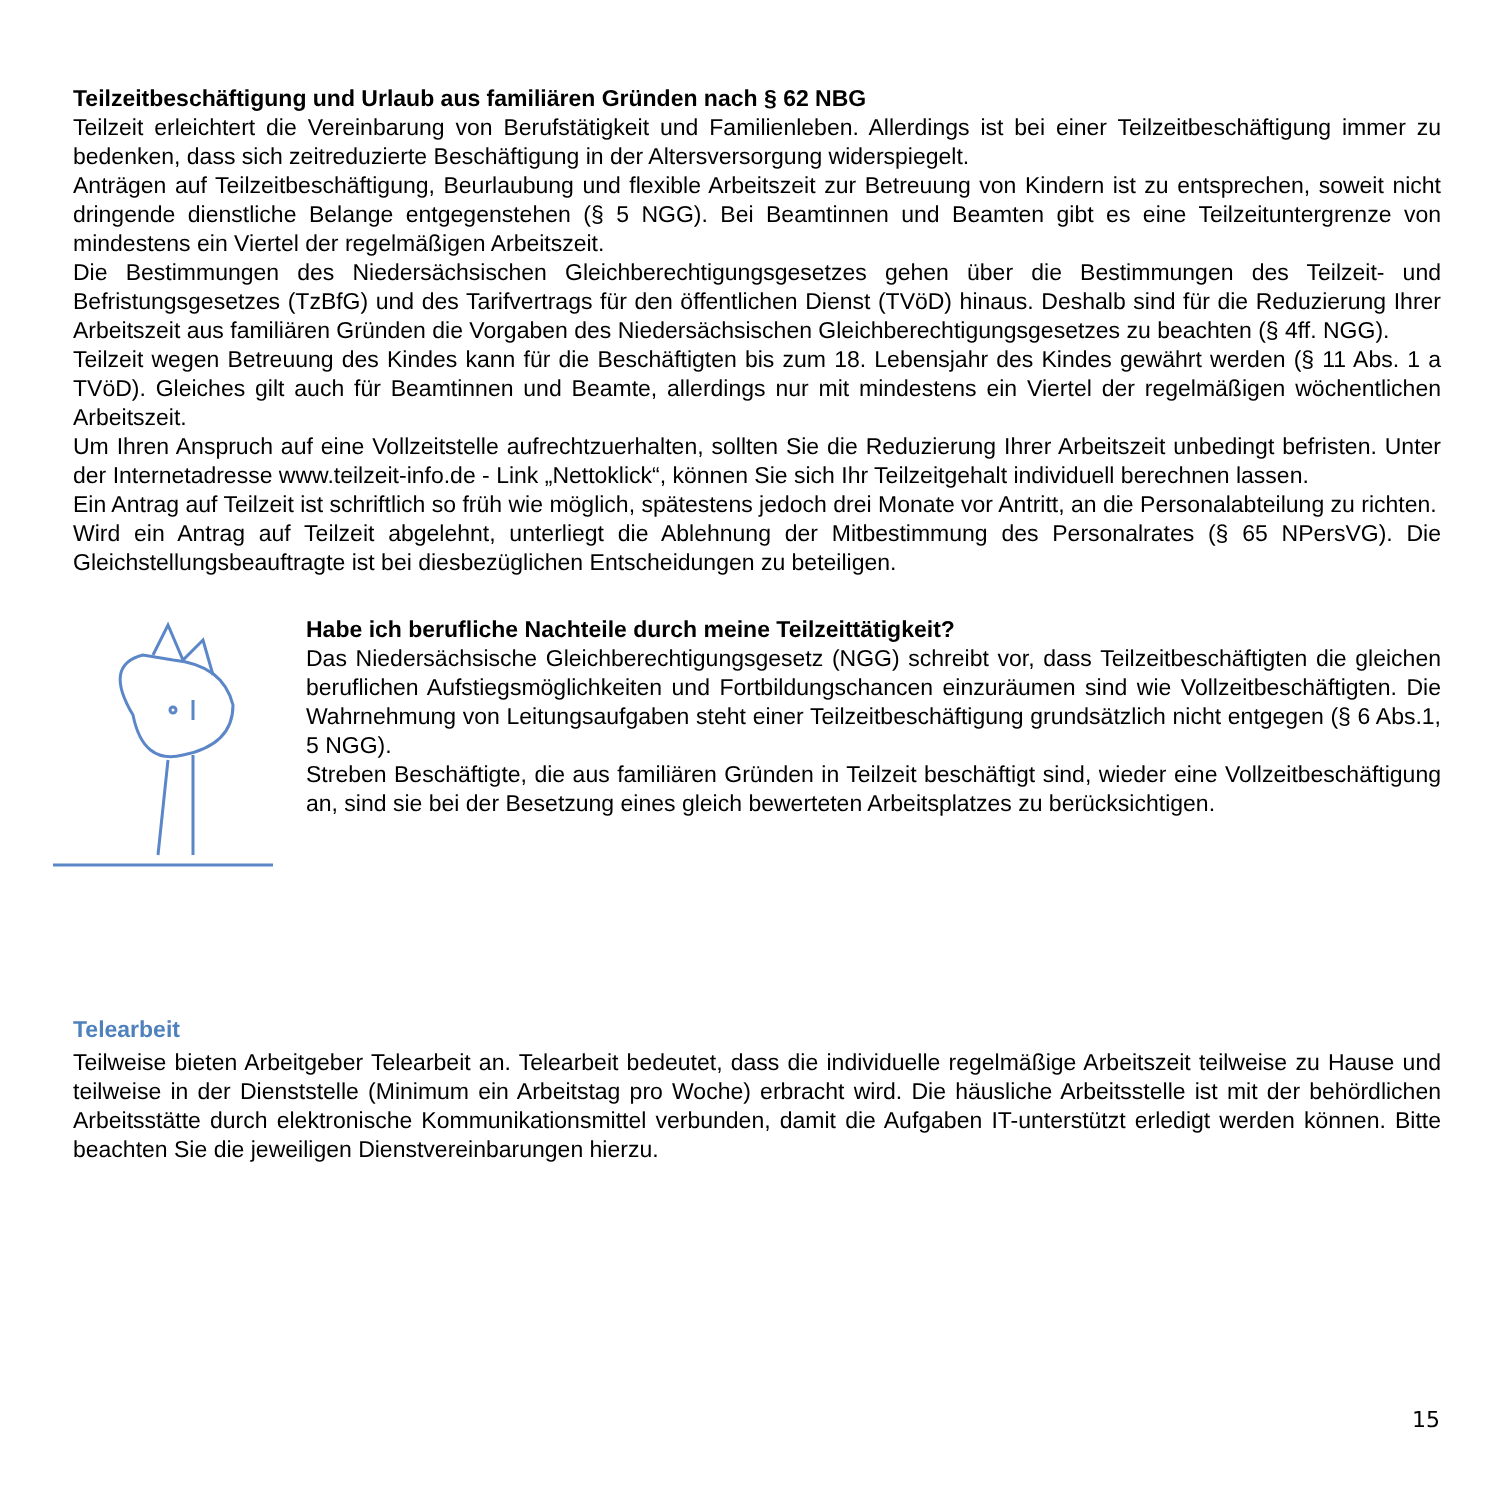Teilzeitbeschäftigung und Urlaub aus familiären Gründen nach § 62 NBG
Teilzeit erleichtert die Vereinbarung von Berufstätigkeit und Familienleben. Allerdings ist bei einer Teilzeitbeschäftigung immer zu bedenken, dass sich zeitreduzierte Beschäftigung in der Altersversorgung widerspiegelt.
Anträgen auf Teilzeitbeschäftigung, Beurlaubung und flexible Arbeitszeit zur Betreuung von Kindern ist zu entsprechen, soweit nicht dringende dienstliche Belange entgegenstehen (§ 5 NGG). Bei Beamtinnen und Beamten gibt es eine Teilzeituntergrenze von mindestens ein Viertel der regelmäßigen Arbeitszeit.
Die Bestimmungen des Niedersächsischen Gleichberechtigungsgesetzes gehen über die Bestimmungen des Teilzeit- und Befristungsgesetzes (TzBfG) und des Tarifvertrags für den öffentlichen Dienst (TVöD) hinaus. Deshalb sind für die Reduzierung Ihrer Arbeitszeit aus familiären Gründen die Vorgaben des Niedersächsischen Gleichberechtigungsgesetzes zu beachten (§ 4ff. NGG).
Teilzeit wegen Betreuung des Kindes kann für die Beschäftigten bis zum 18. Lebensjahr des Kindes gewährt werden (§ 11 Abs. 1 a TVöD). Gleiches gilt auch für Beamtinnen und Beamte, allerdings nur mit mindestens ein Viertel der regelmäßigen wöchentlichen Arbeitszeit.
Um Ihren Anspruch auf eine Vollzeitstelle aufrechtzuerhalten, sollten Sie die Reduzierung Ihrer Arbeitszeit unbedingt befristen. Unter der Internetadresse www.teilzeit-info.de - Link „Nettoklick“, können Sie sich Ihr Teilzeitgehalt individuell berechnen lassen.
Ein Antrag auf Teilzeit ist schriftlich so früh wie möglich, spätestens jedoch drei Monate vor Antritt, an die Personalabteilung zu richten.
Wird ein Antrag auf Teilzeit abgelehnt, unterliegt die Ablehnung der Mitbestimmung des Personalrates (§ 65 NPersVG). Die Gleichstellungsbeauftragte ist bei diesbezüglichen Entscheidungen zu beteiligen.
Habe ich berufliche Nachteile durch meine Teilzeittätigkeit?
Das Niedersächsische Gleichberechtigungsgesetz (NGG) schreibt vor, dass Teilzeitbeschäftigten die gleichen beruflichen Aufstiegsmöglichkeiten und Fortbildungschancen einzuräumen sind wie Vollzeitbeschäftigten. Die Wahrnehmung von Leitungsaufgaben steht einer Teilzeitbeschäftigung grundsätzlich nicht entgegen (§ 6 Abs.1, 5 NGG).
Streben Beschäftigte, die aus familiären Gründen in Teilzeit beschäftigt sind, wieder eine Vollzeitbeschäftigung an, sind sie bei der Besetzung eines gleich bewerteten Arbeitsplatzes zu berücksichtigen.
Telearbeit
Teilweise bieten Arbeitgeber Telearbeit an. Telearbeit bedeutet, dass die individuelle regelmäßige Arbeitszeit teilweise zu Hause und teilweise in der Dienststelle (Minimum ein Arbeitstag pro Woche) erbracht wird. Die häusliche Arbeitsstelle ist mit der behördlichen Arbeitsstätte durch elektronische Kommunikationsmittel verbunden, damit die Aufgaben IT-unterstützt erledigt werden können. Bitte beachten Sie die jeweiligen Dienstvereinbarungen hierzu.
15